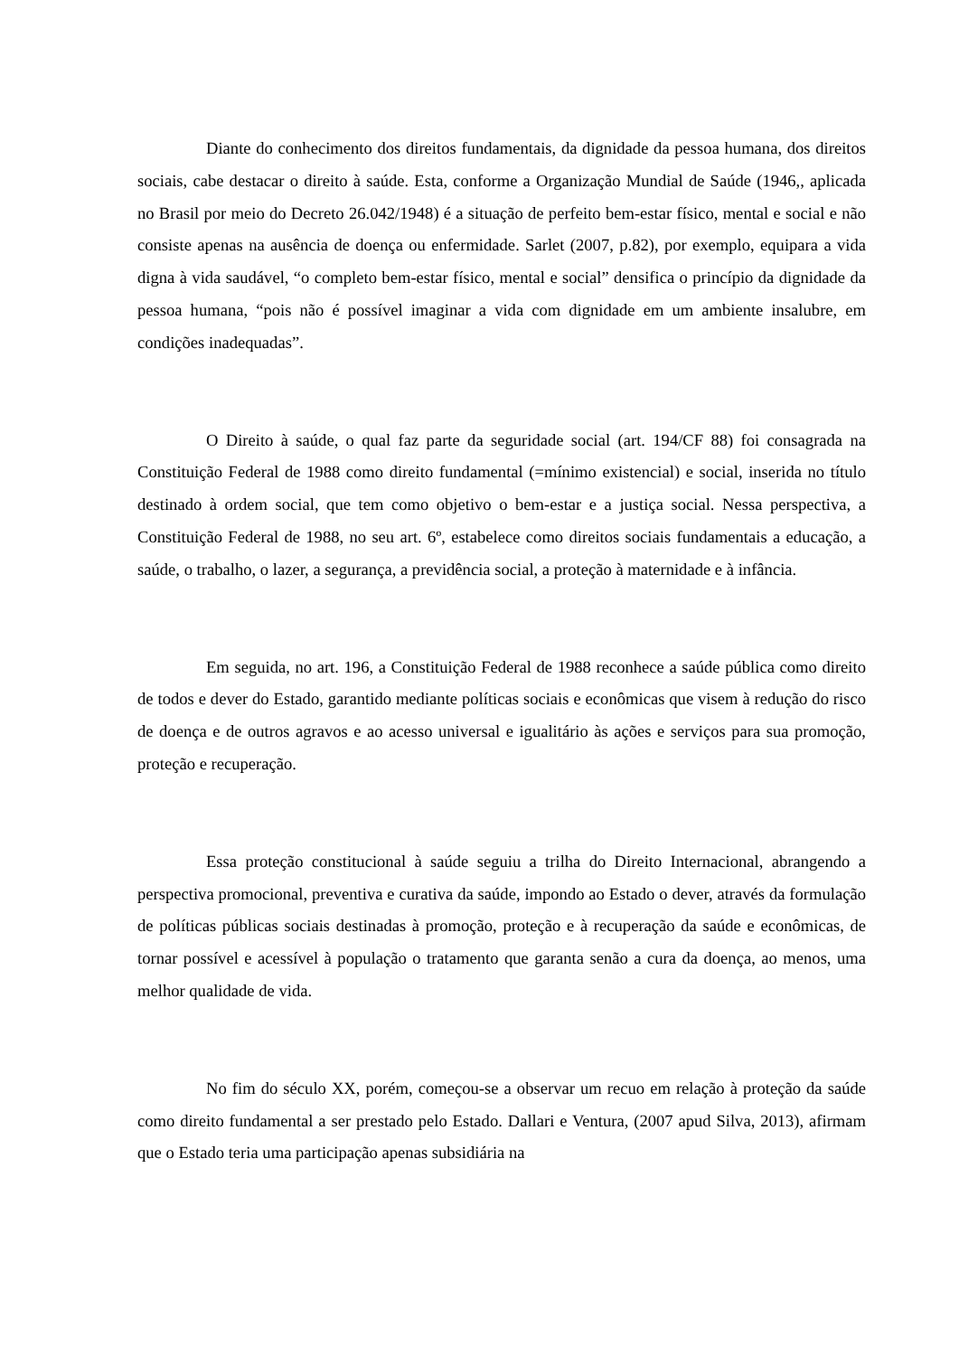Diante do conhecimento dos direitos fundamentais, da dignidade da pessoa humana, dos direitos sociais, cabe destacar o direito à saúde. Esta, conforme a Organização Mundial de Saúde (1946,, aplicada no Brasil por meio do Decreto 26.042/1948) é a situação de perfeito bem-estar físico, mental e social e não consiste apenas na ausência de doença ou enfermidade. Sarlet (2007, p.82), por exemplo, equipara a vida digna à vida saudável, “o completo bem-estar físico, mental e social” densifica o princípio da dignidade da pessoa humana, “pois não é possível imaginar a vida com dignidade em um ambiente insalubre, em condições inadequadas”.
O Direito à saúde, o qual faz parte da seguridade social (art. 194/CF 88) foi consagrada na Constituição Federal de 1988 como direito fundamental (=mínimo existencial) e social, inserida no título destinado à ordem social, que tem como objetivo o bem-estar e a justiça social. Nessa perspectiva, a Constituição Federal de 1988, no seu art. 6º, estabelece como direitos sociais fundamentais a educação, a saúde, o trabalho, o lazer, a segurança, a previdência social, a proteção à maternidade e à infância.
Em seguida, no art. 196, a Constituição Federal de 1988 reconhece a saúde pública como direito de todos e dever do Estado, garantido mediante políticas sociais e econômicas que visem à redução do risco de doença e de outros agravos e ao acesso universal e igualitário às ações e serviços para sua promoção, proteção e recuperação.
Essa proteção constitucional à saúde seguiu a trilha do Direito Internacional, abrangendo a perspectiva promocional, preventiva e curativa da saúde, impondo ao Estado o dever, através da formulação de políticas públicas sociais destinadas à promoção, proteção e à recuperação da saúde e econômicas, de tornar possível e acessível à população o tratamento que garanta senão a cura da doença, ao menos, uma melhor qualidade de vida.
No fim do século XX, porém, começou-se a observar um recuo em relação à proteção da saúde como direito fundamental a ser prestado pelo Estado. Dallari e Ventura, (2007 apud Silva, 2013), afirmam que o Estado teria uma participação apenas subsidiária na